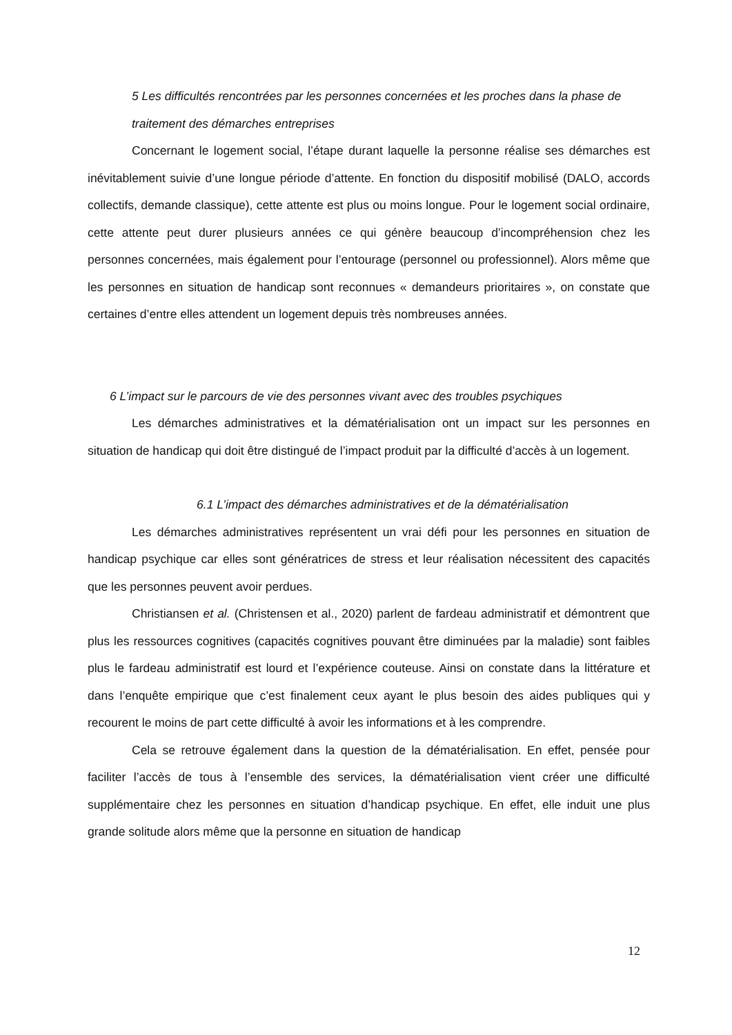5 Les difficultés rencontrées par les personnes concernées et les proches dans la phase de traitement des démarches entreprises
Concernant le logement social, l’étape durant laquelle la personne réalise ses démarches est inévitablement suivie d’une longue période d’attente. En fonction du dispositif mobilisé (DALO, accords collectifs, demande classique), cette attente est plus ou moins longue. Pour le logement social ordinaire, cette attente peut durer plusieurs années ce qui génère beaucoup d’incompréhension chez les personnes concernées, mais également pour l’entourage (personnel ou professionnel). Alors même que les personnes en situation de handicap sont reconnues « demandeurs prioritaires », on constate que certaines d’entre elles attendent un logement depuis très nombreuses années.
6 L’impact sur le parcours de vie des personnes vivant avec des troubles psychiques
Les démarches administratives et la dématérialisation ont un impact sur les personnes en situation de handicap qui doit être distingué de l’impact produit par la difficulté d’accès à un logement.
6.1 L’impact des démarches administratives et de la dématérialisation
Les démarches administratives représentent un vrai défi pour les personnes en situation de handicap psychique car elles sont génératrices de stress et leur réalisation nécessitent des capacités que les personnes peuvent avoir perdues.
Christiansen et al. (Christensen et al., 2020) parlent de fardeau administratif et démontrent que plus les ressources cognitives (capacités cognitives pouvant être diminuées par la maladie) sont faibles plus le fardeau administratif est lourd et l’expérience couteuse. Ainsi on constate dans la littérature et dans l’enquête empirique que c’est finalement ceux ayant le plus besoin des aides publiques qui y recourent le moins de part cette difficulté à avoir les informations et à les comprendre.
Cela se retrouve également dans la question de la dématérialisation. En effet, pensée pour faciliter l’accès de tous à l’ensemble des services, la dématérialisation vient créer une difficulté supplémentaire chez les personnes en situation d’handicap psychique. En effet, elle induit une plus grande solitude alors même que la personne en situation de handicap
12